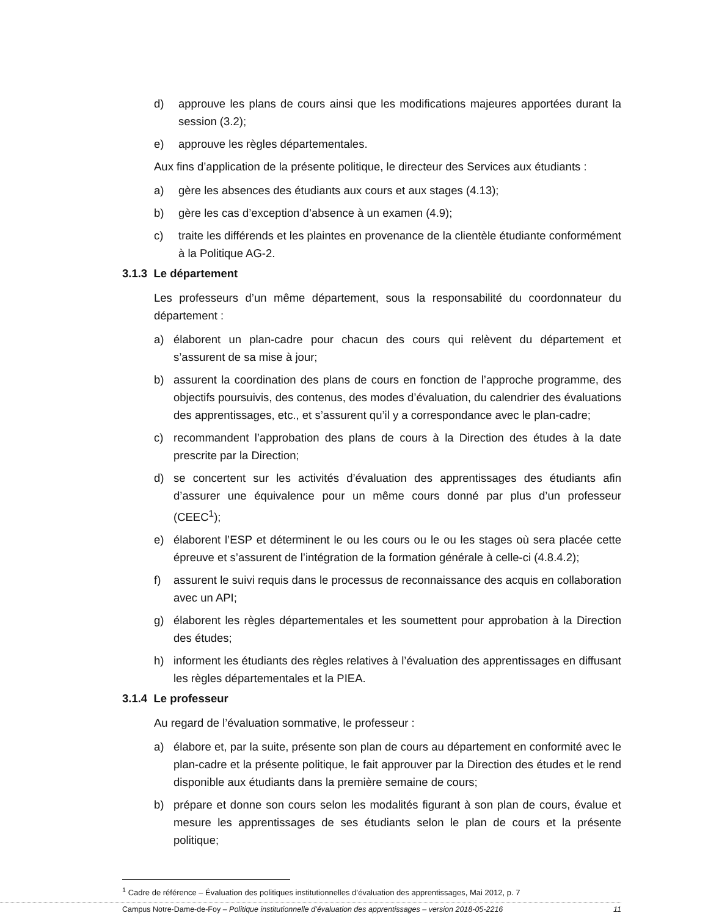d) approuve les plans de cours ainsi que les modifications majeures apportées durant la session (3.2);
e) approuve les règles départementales.
Aux fins d’application de la présente politique, le directeur des Services aux étudiants :
a) gère les absences des étudiants aux cours et aux stages (4.13);
b) gère les cas d’exception d’absence à un examen (4.9);
c) traite les différends et les plaintes en provenance de la clientèle étudiante conformément à la Politique AG-2.
3.1.3 Le département
Les professeurs d’un même département, sous la responsabilité du coordonnateur du département :
a) élaborent un plan-cadre pour chacun des cours qui relèvent du département et s’assurent de sa mise à jour;
b) assurent la coordination des plans de cours en fonction de l’approche programme, des objectifs poursuivis, des contenus, des modes d’évaluation, du calendrier des évaluations des apprentissages, etc., et s’assurent qu’il y a correspondance avec le plan-cadre;
c) recommandent l’approbation des plans de cours à la Direction des études à la date prescrite par la Direction;
d) se concertent sur les activités d’évaluation des apprentissages des étudiants afin d’assurer une équivalence pour un même cours donné par plus d’un professeur (CEEC<sup>1</sup>);
e) élaborent l’ESP et déterminent le ou les cours ou le ou les stages où sera placée cette épreuve et s’assurent de l’intégration de la formation générale à celle-ci (4.8.4.2);
f) assurent le suivi requis dans le processus de reconnaissance des acquis en collaboration avec un API;
g) élaborent les règles départementales et les soumettent pour approbation à la Direction des études;
h) informent les étudiants des règles relatives à l’évaluation des apprentissages en diffusant les règles départementales et la PIEA.
3.1.4 Le professeur
Au regard de l’évaluation sommative, le professeur :
a) élabore et, par la suite, présente son plan de cours au département en conformité avec le plan-cadre et la présente politique, le fait approuver par la Direction des études et le rend disponible aux étudiants dans la première semaine de cours;
b) prépare et donne son cours selon les modalités figurant à son plan de cours, évalue et mesure les apprentissages de ses étudiants selon le plan de cours et la présente politique;
<sup>1</sup> Cadre de référence – Évaluation des politiques institutionnelles d’évaluation des apprentissages, Mai 2012, p. 7
Campus Notre-Dame-de-Foy – Politique institutionnelle d’évaluation des apprentissages – version 2018-05-2216 11